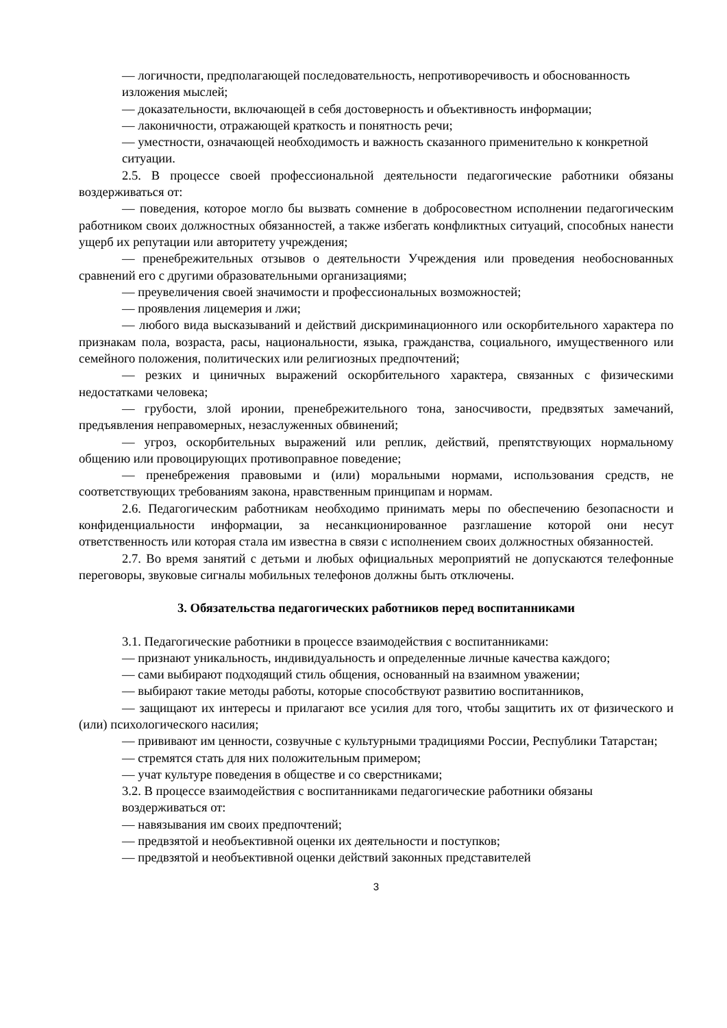— логичности, предполагающей последовательность, непротиворечивость и обоснованность изложения мыслей;
— доказательности, включающей в себя достоверность и объективность информации;
— лаконичности, отражающей краткость и понятность речи;
— уместности, означающей необходимость и важность сказанного применительно к конкретной ситуации.
2.5. В процессе своей профессиональной деятельности педагогические работники обязаны воздерживаться от:
— поведения, которое могло бы вызвать сомнение в добросовестном исполнении педагогическим работником своих должностных обязанностей, а также избегать конфликтных ситуаций, способных нанести ущерб их репутации или авторитету учреждения;
— пренебрежительных отзывов о деятельности Учреждения или проведения необоснованных сравнений его с другими образовательными организациями;
— преувеличения своей значимости и профессиональных возможностей;
— проявления лицемерия и лжи;
— любого вида высказываний и действий дискриминационного или оскорбительного характера по признакам пола, возраста, расы, национальности, языка, гражданства, социального, имущественного или семейного положения, политических или религиозных предпочтений;
— резких и циничных выражений оскорбительного характера, связанных с физическими недостатками человека;
— грубости, злой иронии, пренебрежительного тона, заносчивости, предвзятых замечаний, предъявления неправомерных, незаслуженных обвинений;
— угроз, оскорбительных выражений или реплик, действий, препятствующих нормальному общению или провоцирующих противоправное поведение;
— пренебрежения правовыми и (или) моральными нормами, использования средств, не соответствующих требованиям закона, нравственным принципам и нормам.
2.6. Педагогическим работникам необходимо принимать меры по обеспечению безопасности и конфиденциальности информации, за несанкционированное разглашение которой они несут ответственность или которая стала им известна в связи с исполнением своих должностных обязанностей.
2.7. Во время занятий с детьми и любых официальных мероприятий не допускаются телефонные переговоры, звуковые сигналы мобильных телефонов должны быть отключены.
3. Обязательства педагогических работников перед воспитанниками
3.1. Педагогические работники в процессе взаимодействия с воспитанниками:
— признают уникальность, индивидуальность и определенные личные качества каждого;
— сами выбирают подходящий стиль общения, основанный на взаимном уважении;
— выбирают такие методы работы, которые способствуют развитию воспитанников,
— защищают их интересы и прилагают все усилия для того, чтобы защитить их от физического и (или) психологического насилия;
— прививают им ценности, созвучные с культурными традициями России, Республики Татарстан;
— стремятся стать для них положительным примером;
— учат культуре поведения в обществе и со сверстниками;
3.2. В процессе взаимодействия с воспитанниками педагогические работники обязаны воздерживаться от:
— навязывания им своих предпочтений;
— предвзятой и необъективной оценки их деятельности и поступков;
— предвзятой и необъективной оценки действий законных представителей
3